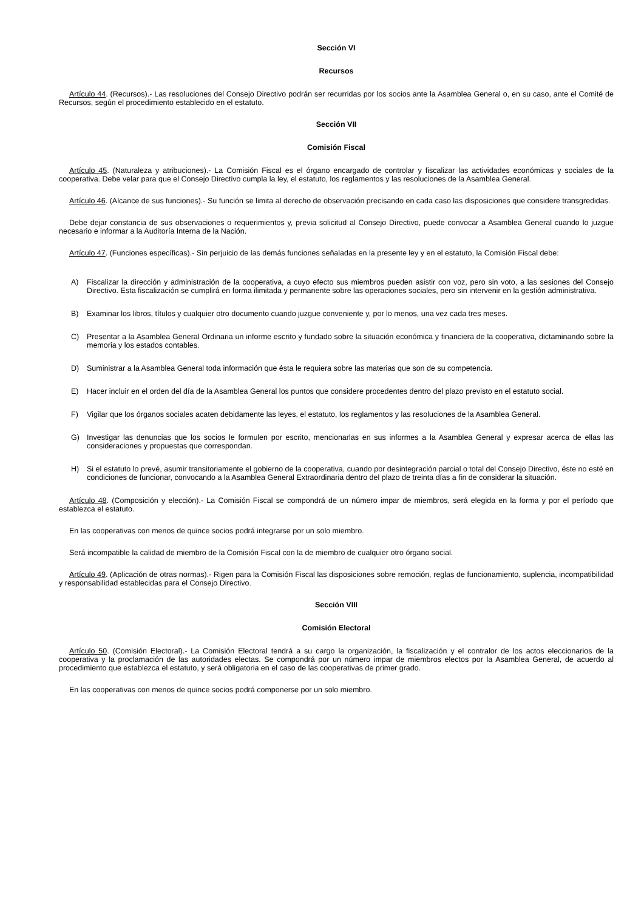Sección VI
Recursos
Artículo 44. (Recursos).- Las resoluciones del Consejo Directivo podrán ser recurridas por los socios ante la Asamblea General o, en su caso, ante el Comité de Recursos, según el procedimiento establecido en el estatuto.
Sección VII
Comisión Fiscal
Artículo 45. (Naturaleza y atribuciones).- La Comisión Fiscal es el órgano encargado de controlar y fiscalizar las actividades económicas y sociales de la cooperativa. Debe velar para que el Consejo Directivo cumpla la ley, el estatuto, los reglamentos y las resoluciones de la Asamblea General.
Artículo 46. (Alcance de sus funciones).- Su función se limita al derecho de observación precisando en cada caso las disposiciones que considere transgredidas.
Debe dejar constancia de sus observaciones o requerimientos y, previa solicitud al Consejo Directivo, puede convocar a Asamblea General cuando lo juzgue necesario e informar a la Auditoría Interna de la Nación.
Artículo 47. (Funciones específicas).- Sin perjuicio de las demás funciones señaladas en la presente ley y en el estatuto, la Comisión Fiscal debe:
A) Fiscalizar la dirección y administración de la cooperativa, a cuyo efecto sus miembros pueden asistir con voz, pero sin voto, a las sesiones del Consejo Directivo. Esta fiscalización se cumplirá en forma ilimitada y permanente sobre las operaciones sociales, pero sin intervenir en la gestión administrativa.
B) Examinar los libros, títulos y cualquier otro documento cuando juzgue conveniente y, por lo menos, una vez cada tres meses.
C) Presentar a la Asamblea General Ordinaria un informe escrito y fundado sobre la situación económica y financiera de la cooperativa, dictaminando sobre la memoria y los estados contables.
D) Suministrar a la Asamblea General toda información que ésta le requiera sobre las materias que son de su competencia.
E) Hacer incluir en el orden del día de la Asamblea General los puntos que considere procedentes dentro del plazo previsto en el estatuto social.
F) Vigilar que los órganos sociales acaten debidamente las leyes, el estatuto, los reglamentos y las resoluciones de la Asamblea General.
G) Investigar las denuncias que los socios le formulen por escrito, mencionarlas en sus informes a la Asamblea General y expresar acerca de ellas las consideraciones y propuestas que correspondan.
H) Si el estatuto lo prevé, asumir transitoriamente el gobierno de la cooperativa, cuando por desintegración parcial o total del Consejo Directivo, éste no esté en condiciones de funcionar, convocando a la Asamblea General Extraordinaria dentro del plazo de treinta días a fin de considerar la situación.
Artículo 48. (Composición y elección).- La Comisión Fiscal se compondrá de un número impar de miembros, será elegida en la forma y por el período que establezca el estatuto.
En las cooperativas con menos de quince socios podrá integrarse por un solo miembro.
Será incompatible la calidad de miembro de la Comisión Fiscal con la de miembro de cualquier otro órgano social.
Artículo 49. (Aplicación de otras normas).- Rigen para la Comisión Fiscal las disposiciones sobre remoción, reglas de funcionamiento, suplencia, incompatibilidad y responsabilidad establecidas para el Consejo Directivo.
Sección VIII
Comisión Electoral
Artículo 50. (Comisión Electoral).- La Comisión Electoral tendrá a su cargo la organización, la fiscalización y el contralor de los actos eleccionarios de la cooperativa y la proclamación de las autoridades electas. Se compondrá por un número impar de miembros electos por la Asamblea General, de acuerdo al procedimiento que establezca el estatuto, y será obligatoria en el caso de las cooperativas de primer grado.
En las cooperativas con menos de quince socios podrá componerse por un solo miembro.